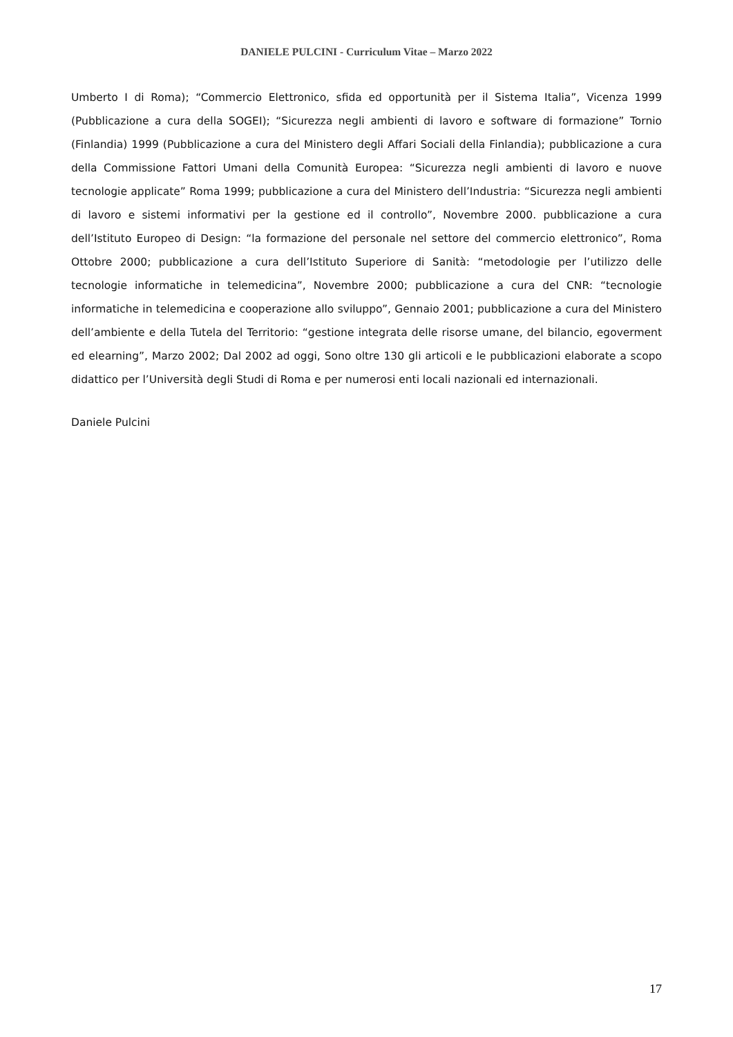DANIELE PULCINI - Curriculum Vitae – Marzo 2022
Umberto I di Roma); “Commercio Elettronico, sfida ed opportunità per il Sistema Italia”, Vicenza 1999 (Pubblicazione a cura della SOGEI); “Sicurezza negli ambienti di lavoro e software di formazione” Tornio (Finlandia) 1999 (Pubblicazione a cura del Ministero degli Affari Sociali della Finlandia); pubblicazione a cura della Commissione Fattori Umani della Comunità Europea: “Sicurezza negli ambienti di lavoro e nuove tecnologie applicate” Roma 1999; pubblicazione a cura del Ministero dell’Industria: “Sicurezza negli ambienti di lavoro e sistemi informativi per la gestione ed il controllo”, Novembre 2000. pubblicazione a cura dell’Istituto Europeo di Design: “la formazione del personale nel settore del commercio elettronico”, Roma Ottobre 2000; pubblicazione a cura dell’Istituto Superiore di Sanità: “metodologie per l’utilizzo delle tecnologie informatiche in telemedicina”, Novembre 2000; pubblicazione a cura del CNR: “tecnologie informatiche in telemedicina e cooperazione allo sviluppo”, Gennaio 2001; pubblicazione a cura del Ministero dell’ambiente e della Tutela del Territorio: “gestione integrata delle risorse umane, del bilancio, egoverment ed elearning”, Marzo 2002; Dal 2002 ad oggi, Sono oltre 130 gli articoli e le pubblicazioni elaborate a scopo didattico per l’Università degli Studi di Roma e per numerosi enti locali nazionali ed internazionali.
Daniele Pulcini
17